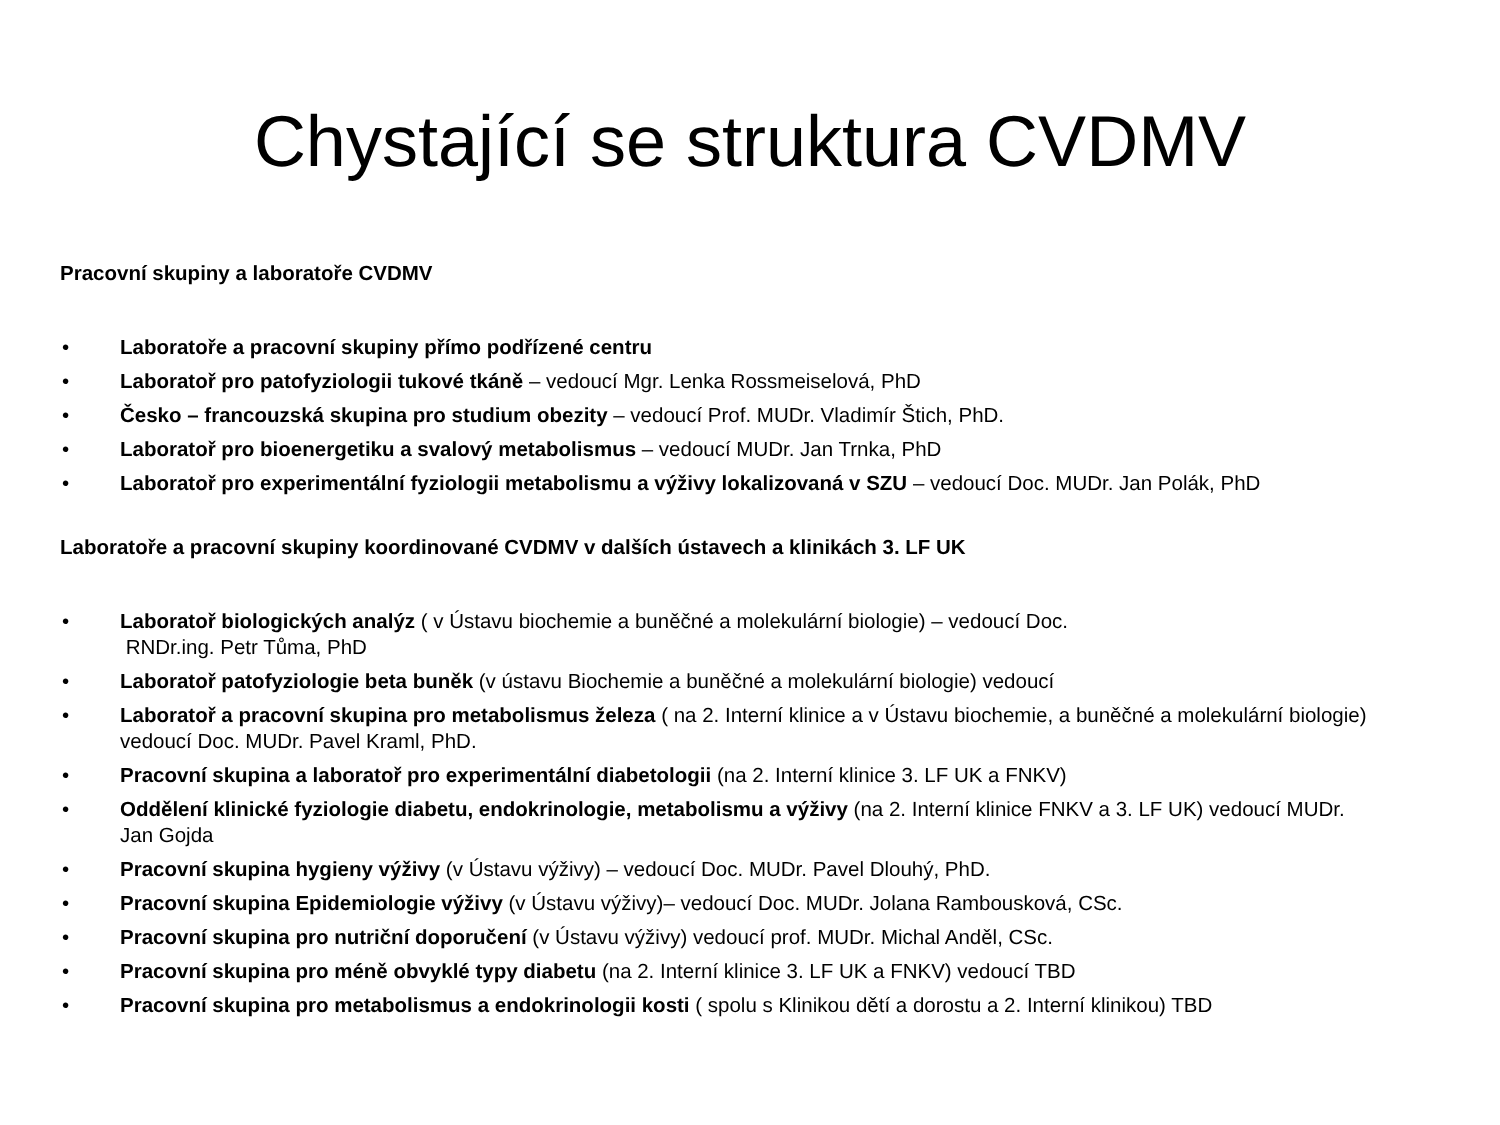Chystající se struktura CVDMV
Pracovní skupiny a laboratoře CVDMV
• Laboratoře a pracovní skupiny přímo podřízené centru
• Laboratoř pro patofyziologii tukové tkáně – vedoucí Mgr. Lenka Rossmeiselová, PhD
• Česko – francouzská skupina pro studium obezity – vedoucí Prof. MUDr. Vladimír Štich, PhD.
• Laboratoř pro bioenergetiku a svalový metabolismus – vedoucí MUDr. Jan Trnka, PhD
• Laboratoř pro experimentální fyziologii metabolismu a výživy lokalizovaná v SZU – vedoucí Doc. MUDr. Jan Polák, PhD
Laboratoře a pracovní skupiny koordinované CVDMV v dalších ústavech a klinikách 3. LF UK
• Laboratoř biologických analýz ( v Ústavu biochemie a buněčné a molekulární biologie) – vedoucí Doc.
RNDr.ing. Petr Tůma, PhD
• Laboratoř patofyziologie beta buněk (v ústavu Biochemie a buněčné a molekulární biologie) vedoucí
• Laboratoř a pracovní skupina pro metabolismus železa ( na 2. Interní klinice a v Ústavu biochemie, a buněčné a molekulární biologie) vedoucí Doc. MUDr. Pavel Kraml, PhD.
• Pracovní skupina a laboratoř pro experimentální diabetologii (na 2. Interní klinice 3. LF UK a FNKV)
• Oddělení klinické fyziologie diabetu, endokrinologie, metabolismu a výživy (na 2. Interní klinice FNKV a 3. LF UK) vedoucí MUDr. Jan Gojda
• Pracovní skupina hygieny výživy (v Ústavu výživy) – vedoucí Doc. MUDr. Pavel Dlouhý, PhD.
• Pracovní skupina Epidemiologie výživy (v Ústavu výživy)– vedoucí Doc. MUDr. Jolana Rambousková, CSc.
• Pracovní skupina pro nutriční doporučení (v Ústavu výživy) vedoucí prof. MUDr. Michal Anděl, CSc.
• Pracovní skupina pro méně obvyklé typy diabetu (na 2. Interní klinice 3. LF UK a FNKV) vedoucí TBD
• Pracovní skupina pro metabolismus a endokrinologii kosti ( spolu s Klinikou dětí a dorostu a 2. Interní klinikou) TBD